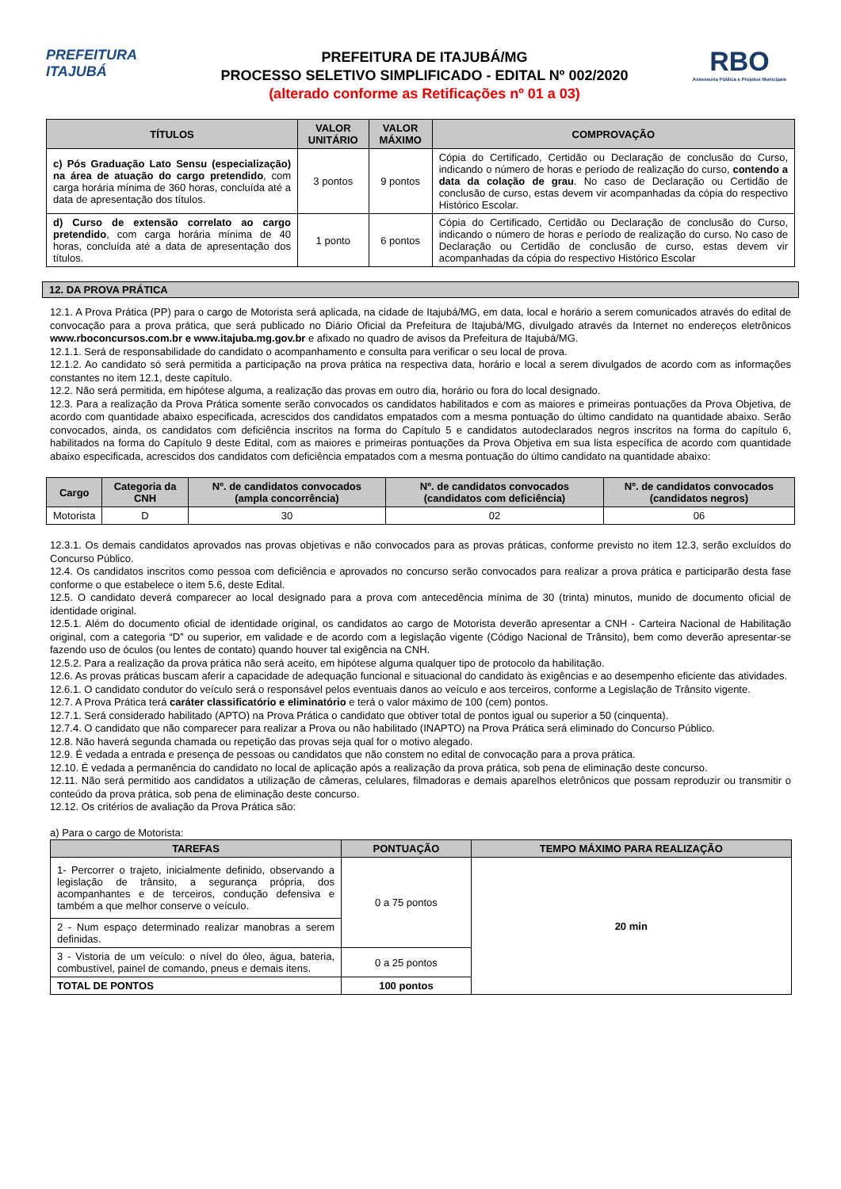PREFEITURA
ITAJUBÁ
PREFEITURA DE ITAJUBÁ/MG
PROCESSO SELETIVO SIMPLIFICADO - EDITAL Nº 002/2020
(alterado conforme as Retificações nº 01 a 03)
RBO
Assessoria Pública e Projetos Municipais
| TÍTULOS | VALOR UNITÁRIO | VALOR MÁXIMO | COMPROVAÇÃO |
| --- | --- | --- | --- |
| c) Pós Graduação Lato Sensu (especialização) na área de atuação do cargo pretendido , com carga horária mínima de 360 horas, concluída até a data de apresentação dos títulos. | 3 pontos | 9 pontos | Cópia do Certificado, Certidão ou Declaração de conclusão do Curso, indicando o número de horas e período de realização do curso, contendo a data da colação de grau . No caso de Declaração ou Certidão de conclusão de curso, estas devem vir acompanhadas da cópia do respectivo Histórico Escolar. |
| d) Curso de extensão correlato ao cargo pretendido , com carga horária mínima de 40 horas, concluída até a data de apresentação dos títulos. | 1 ponto | 6 pontos | Cópia do Certificado, Certidão ou Declaração de conclusão do Curso, indicando o número de horas e período de realização do curso. No caso de Declaração ou Certidão de conclusão de curso, estas devem vir acompanhadas da cópia do respectivo Histórico Escolar |
12. DA PROVA PRÁTICA
12.1. A Prova Prática (PP) para o cargo de Motorista será aplicada, na cidade de Itajubá/MG, em data, local e horário a serem comunicados através do edital de convocação para a prova prática, que será publicado no Diário Oficial da Prefeitura de Itajubá/MG, divulgado através da Internet no endereços eletrônicos www.rboconcursos.com.br e www.itajuba.mg.gov.br e afixado no quadro de avisos da Prefeitura de Itajubá/MG.
12.1.1. Será de responsabilidade do candidato o acompanhamento e consulta para verificar o seu local de prova.
12.1.2. Ao candidato só será permitida a participação na prova prática na respectiva data, horário e local a serem divulgados de acordo com as informações constantes no item 12.1, deste capítulo.
12.2. Não será permitida, em hipótese alguma, a realização das provas em outro dia, horário ou fora do local designado.
12.3. Para a realização da Prova Prática somente serão convocados os candidatos habilitados e com as maiores e primeiras pontuações da Prova Objetiva, de acordo com quantidade abaixo especificada, acrescidos dos candidatos empatados com a mesma pontuação do último candidato na quantidade abaixo. Serão convocados, ainda, os candidatos com deficiência inscritos na forma do Capítulo 5 e candidatos autodeclarados negros inscritos na forma do capítulo 6, habilitados na forma do Capítulo 9 deste Edital, com as maiores e primeiras pontuações da Prova Objetiva em sua lista específica de acordo com quantidade abaixo especificada, acrescidos dos candidatos com deficiência empatados com a mesma pontuação do último candidato na quantidade abaixo:
| Cargo | Categoria da CNH | Nº. de candidatos convocados (ampla concorrência) | Nº. de candidatos convocados (candidatos com deficiência) | Nº. de candidatos convocados (candidatos negros) |
| --- | --- | --- | --- | --- |
| Motorista | D | 30 | 02 | 06 |
12.3.1. Os demais candidatos aprovados nas provas objetivas e não convocados para as provas práticas, conforme previsto no item 12.3, serão excluídos do Concurso Público.
12.4. Os candidatos inscritos como pessoa com deficiência e aprovados no concurso serão convocados para realizar a prova prática e participarão desta fase conforme o que estabelece o item 5.6, deste Edital.
12.5. O candidato deverá comparecer ao local designado para a prova com antecedência mínima de 30 (trinta) minutos, munido de documento oficial de identidade original.
12.5.1. Além do documento oficial de identidade original, os candidatos ao cargo de Motorista deverão apresentar a CNH - Carteira Nacional de Habilitação original, com a categoria “D” ou superior, em validade e de acordo com a legislação vigente (Código Nacional de Trânsito), bem como deverão apresentar-se fazendo uso de óculos (ou lentes de contato) quando houver tal exigência na CNH.
12.5.2. Para a realização da prova prática não será aceito, em hipótese alguma qualquer tipo de protocolo da habilitação.
12.6. As provas práticas buscam aferir a capacidade de adequação funcional e situacional do candidato às exigências e ao desempenho eficiente das atividades.
12.6.1. O candidato condutor do veículo será o responsável pelos eventuais danos ao veículo e aos terceiros, conforme a Legislação de Trânsito vigente.
12.7. A Prova Prática terá caráter classificatório e eliminatório e terá o valor máximo de 100 (cem) pontos.
12.7.1. Será considerado habilitado (APTO) na Prova Prática o candidato que obtiver total de pontos igual ou superior a 50 (cinquenta).
12.7.4. O candidato que não comparecer para realizar a Prova ou não habilitado (INAPTO) na Prova Prática será eliminado do Concurso Público.
12.8. Não haverá segunda chamada ou repetição das provas seja qual for o motivo alegado.
12.9. É vedada a entrada e presença de pessoas ou candidatos que não constem no edital de convocação para a prova prática.
12.10. É vedada a permanência do candidato no local de aplicação após a realização da prova prática, sob pena de eliminação deste concurso.
12.11. Não será permitido aos candidatos a utilização de câmeras, celulares, filmadoras e demais aparelhos eletrônicos que possam reproduzir ou transmitir o conteúdo da prova prática, sob pena de eliminação deste concurso.
12.12. Os critérios de avaliação da Prova Prática são:
a) Para o cargo de Motorista:
| TAREFAS | PONTUAÇÃO | TEMPO MÁXIMO PARA REALIZAÇÃO |
| --- | --- | --- |
| 1- Percorrer o trajeto, inicialmente definido, observando a legislação de trânsito, a segurança própria, dos acompanhantes e de terceiros, condução defensiva e também a que melhor conserve o veículo. | 0 a 75 pontos | 20 min |
| 2 - Num espaço determinado realizar manobras a serem definidas. | | |
| 3 - Vistoria de um veículo: o nível do óleo, água, bateria, combustível, painel de comando, pneus e demais itens. | 0 a 25 pontos | |
| TOTAL DE PONTOS | 100 pontos | |